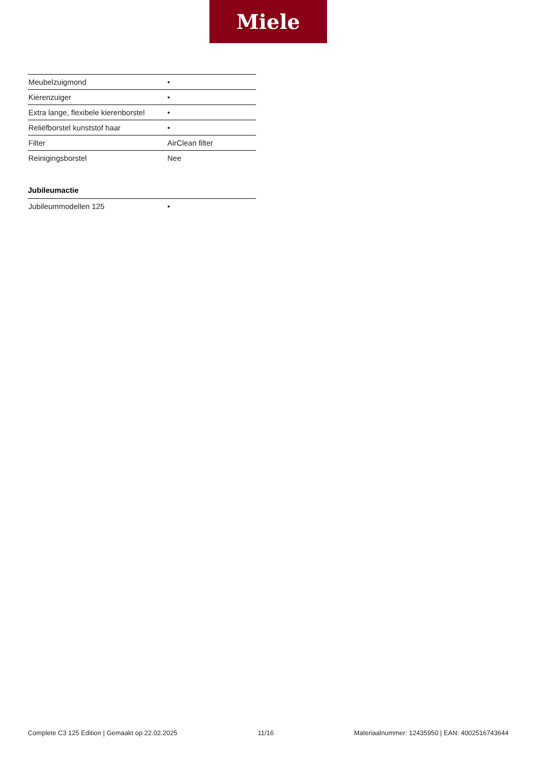Miele
| Meubelzuigmond | • |
| Kierenzuiger | • |
| Extra lange, flexibele kierenborstel | • |
| Reliëfborstel kunststof haar | • |
| Filter | AirClean filter |
| Reinigingsborstel | Nee |
Jubileumactie
| Jubileummodellen 125 | • |
Complete C3 125 Edition | Gemaakt op 22.02.2025 11/16 Materiaalnummer: 12435950 | EAN: 4002516743644